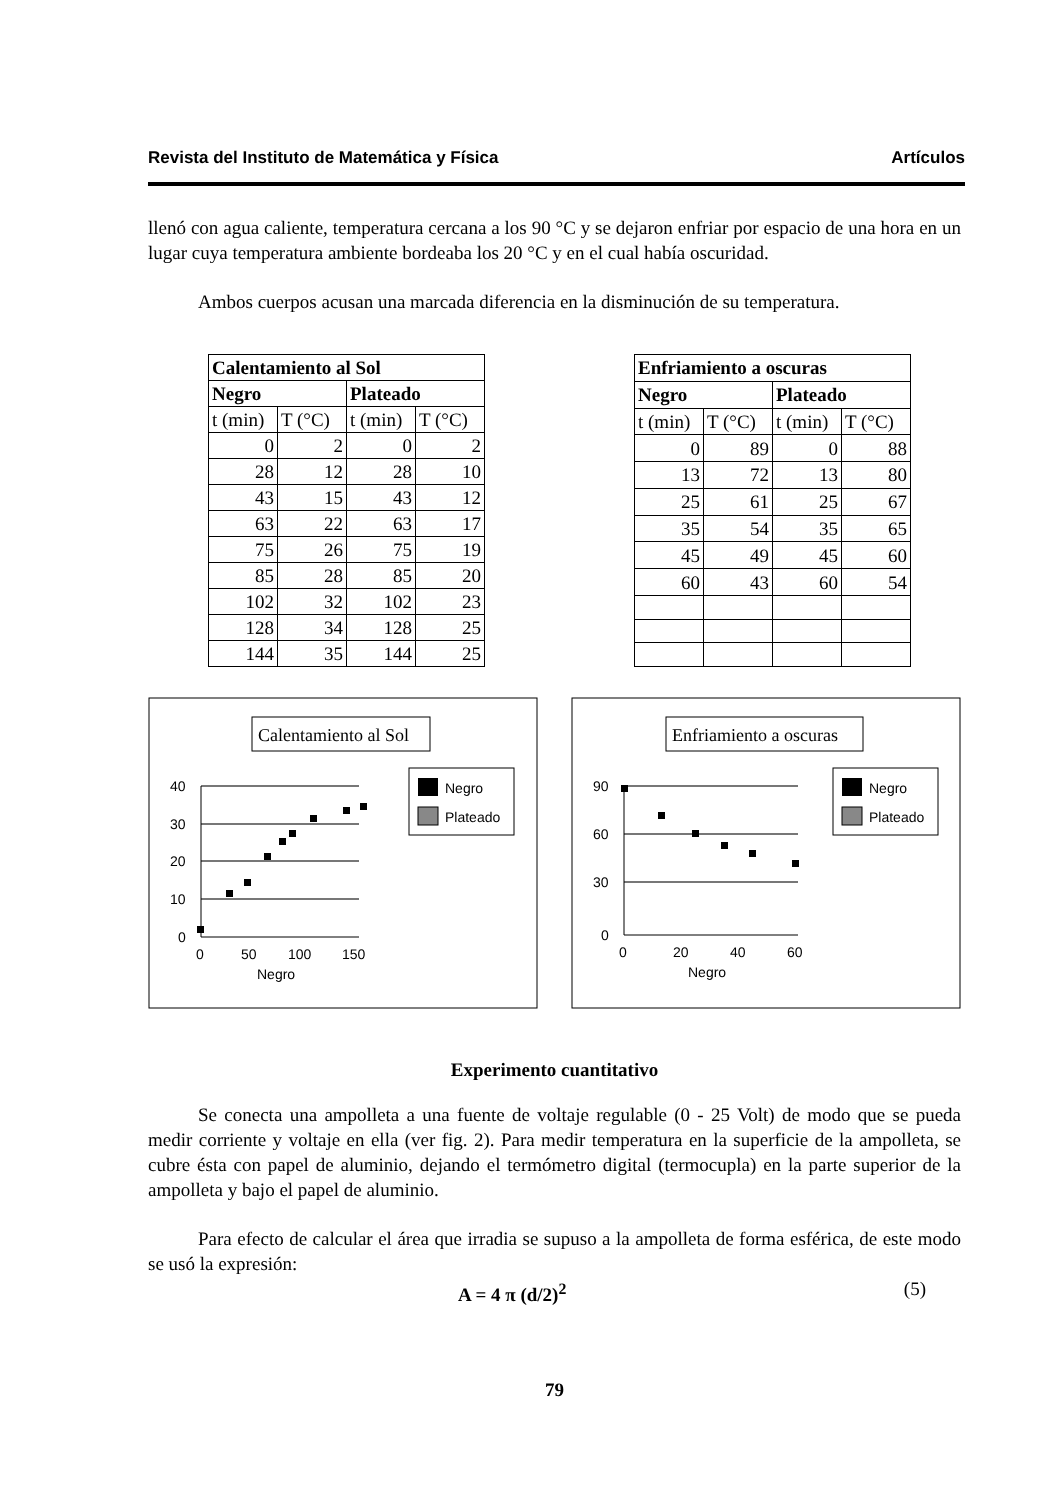Revista del Instituto de Matemática y Física Artículos
llenó con agua caliente, temperatura cercana a los 90 °C y se dejaron enfriar por espacio de una hora en un lugar cuya temperatura ambiente bordeaba los 20 °C y en el cual había oscuridad.
Ambos cuerpos acusan una marcada diferencia en la disminución de su temperatura.
| Calentamiento al Sol | | | |
| --- | --- | --- | --- |
| Negro | | Plateado | |
| t (min) | T (°C) | t (min) | T (°C) |
| 0 | 2 | 0 | 2 |
| 28 | 12 | 28 | 10 |
| 43 | 15 | 43 | 12 |
| 63 | 22 | 63 | 17 |
| 75 | 26 | 75 | 19 |
| 85 | 28 | 85 | 20 |
| 102 | 32 | 102 | 23 |
| 128 | 34 | 128 | 25 |
| 144 | 35 | 144 | 25 |
| Enfriamiento a oscuras | | | |
| --- | --- | --- | --- |
| Negro | | Plateado | |
| t (min) | T (°C) | t (min) | T (°C) |
| 0 | 89 | 0 | 88 |
| 13 | 72 | 13 | 80 |
| 25 | 61 | 25 | 67 |
| 35 | 54 | 35 | 65 |
| 45 | 49 | 45 | 60 |
| 60 | 43 | 60 | 54 |
Calentamiento al Sol
40
30
20
10
0
0
50
100
150
Negro
Negro
Plateado
Enfriamiento a oscuras
90
60
30
0
0
20
40
60
Negro
Negro
Plateado
Experimento cuantitativo
Se conecta una ampolleta a una fuente de voltaje regulable (0 - 25 Volt) de modo que se pueda medir corriente y voltaje en ella (ver fig. 2). Para medir temperatura en la superficie de la ampolleta, se cubre ésta con papel de aluminio, dejando el termómetro digital (termocupla) en la parte superior de la ampolleta y bajo el papel de aluminio.
Para efecto de calcular el área que irradia se supuso a la ampolleta de forma esférica, de este modo se usó la expresión:
A = 4 π (d/2)<sup>2</sup> (5)
79